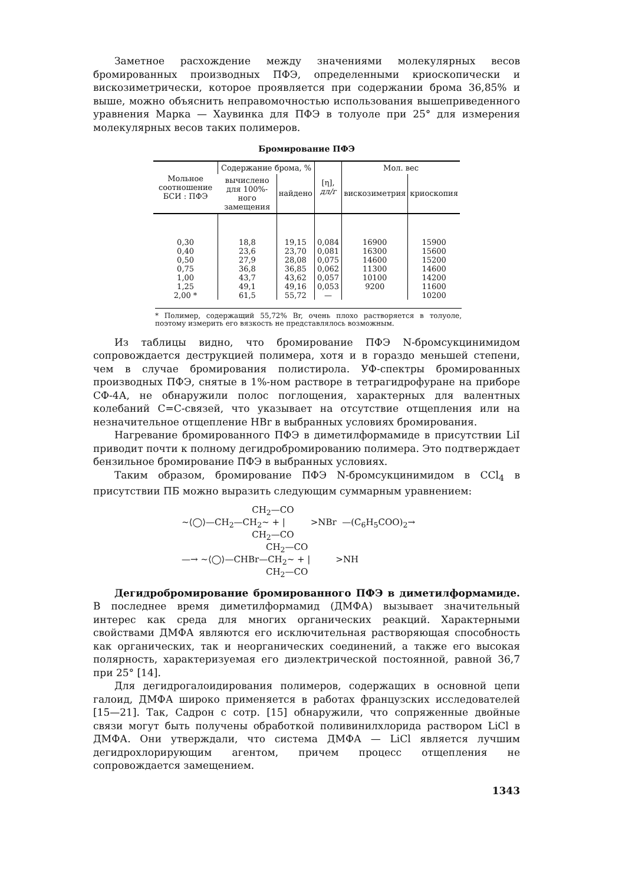Заметное расхождение между значениями молекулярных весов бромированных производных ПФЭ, определенными криоскопически и вискозиметрически, которое проявляется при содержании брома 36,85% и выше, можно объяснить неправомочностью использования вышеприведенного уравнения Марка — Хаувинка для ПФЭ в толуоле при 25° для измерения молекулярных весов таких полимеров.
Бромирование ПФЭ
| Мольное соотношение БСИ : ПФЭ | Содержание брома, % | | [η], дл/г | Мол. вес | |
| --- | --- | --- | --- | --- | --- |
| | вычислено для 100%-ного замещения | найдено | | вискозиметрия | криоскопия |
| 0,30 | 18,8 | 19,15 | 0,084 | 16900 | 15900 |
| 0,40 | 23,6 | 23,70 | 0,081 | 16300 | 15600 |
| 0,50 | 27,9 | 28,08 | 0,075 | 14600 | 15200 |
| 0,75 | 36,8 | 36,85 | 0,062 | 11300 | 14600 |
| 1,00 | 43,7 | 43,62 | 0,057 | 10100 | 14200 |
| 1,25 | 49,1 | 49,16 | 0,053 | 9200 | 11600 |
| 2,00 * | 61,5 | 55,72 | — | | 10200 |
* Полимер, содержащий 55,72% Br, очень плохо растворяется в толуоле, поэтому измерить его вязкость не представлялось возможным.
Из таблицы видно, что бромирование ПФЭ N-бромсукцинимидом сопровождается деструкцией полимера, хотя и в гораздо меньшей степени, чем в случае бромирования полистирола. УФ-спектры бромированных производных ПФЭ, снятые в 1%-ном растворе в тетрагидрофуране на приборе СФ-4А, не обнаружили полос поглощения, характерных для валентных колебаний C=C-связей, что указывает на отсутствие отщепления или на незначительное отщепление HBr в выбранных условиях бромирования.
Нагревание бромированного ПФЭ в диметилформамиде в присутствии LiI приводит почти к полному дегидробромированию полимера. Это подтверждает бензильное бромирование ПФЭ в выбранных условиях.
Таким образом, бромирование ПФЭ N-бромсукцинимидом в CCl<sub>4</sub> в присутствии ПБ можно выразить следующим суммарным уравнением:
CH<sub>2</sub>—CO ~⟨◯⟩—CH<sub>2</sub>—CH<sub>2</sub>~ + | >NBr —(C<sub>6</sub>H<sub>5</sub>COO)<sub>2</sub>→ CH<sub>2</sub>—CO CH<sub>2</sub>—CO —→ ~⟨◯⟩—CHBr—CH<sub>2</sub>~ + | >NH CH<sub>2</sub>—CO
Дегидробромирование бромированного ПФЭ в диметилформамиде. В последнее время диметилформамид (ДМФА) вызывает значительный интерес как среда для многих органических реакций. Характерными свойствами ДМФА являются его исключительная растворяющая способность как органических, так и неорганических соединений, а также его высокая полярность, характеризуемая его диэлектрической постоянной, равной 36,7 при 25° [14].
Для дегидрогалоидирования полимеров, содержащих в основной цепи галоид, ДМФА широко применяется в работах французских исследователей [15—21]. Так, Садрон с сотр. [15] обнаружили, что сопряженные двойные связи могут быть получены обработкой поливинилхлорида раствором LiCl в ДМФА. Они утверждали, что система ДМФА — LiCl является лучшим дегидрохлорирующим агентом, причем процесс отщепления не сопровождается замещением.
1343